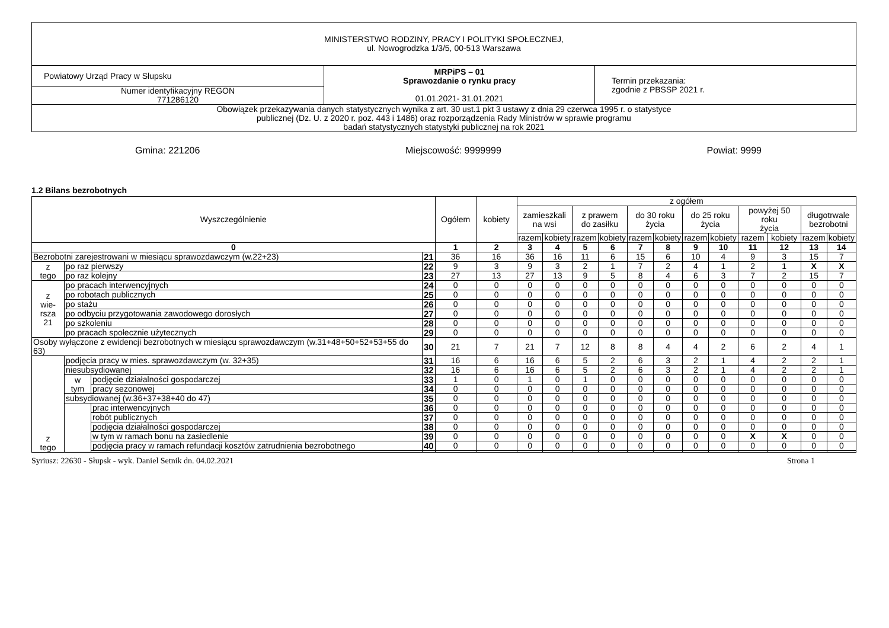| MINISTERSTWO RODZINY, PRACY I POLITYKI SPOŁECZNEJ, ul. Nowogrodzka 1/3/5, 00-513 Warszawa | | |
| Powiatowy Urząd Pracy w Słupsku | MRPiPS – 01 Sprawozdanie o rynku pracy 01.01.2021- 31.01.2021 | Termin przekazania: zgodnie z PBSSP 2021 r. |
| Numer identyfikacyjny REGON 771286120 | | |
| Obowiązek przekazywania danych statystycznych wynika z art. 30 ust.1 pkt 3 ustawy z dnia 29 czerwca 1995 r. o statystyce publicznej (Dz. U. z 2020 r. poz. 443 i 1486) oraz rozporządzenia Rady Ministrów w sprawie programu badań statystycznych statystyki publicznej na rok 2021 | | |
Gmina: 221206 Miejscowość: 9999999 Powiat: 9999
1.2 Bilans bezrobotnych
| Wyszczególnienie | | | | Ogółem | kobiety | z ogółem | | | | | | | | | | | |
| --- | --- | --- | --- | --- | --- | --- | --- | --- | --- | --- | --- | --- | --- | --- | --- | --- | --- |
| | | | | | | zamieszkali na wsi | | z prawem do zasiłku | | do 30 roku życia | | do 25 roku życia | | powyżej 50 roku życia | | długotrwale bezrobotni | |
| | | | | | | razem | kobiety | razem | kobiety | razem | kobiety | razem | kobiety | razem | kobiety | razem | kobiety |
| 0 | | | | 1 | 2 | 3 | 4 | 5 | 6 | 7 | 8 | 9 | 10 | 11 | 12 | 13 | 14 |
| Bezrobotni zarejestrowani w miesiącu sprawozdawczym (w.22+23) | | | 21 | 36 | 16 | 36 | 16 | 11 | 6 | 15 | 6 | 10 | 4 | 9 | 3 | 15 | 7 |
| z tego | po raz pierwszy | | 22 | 9 | 3 | 9 | 3 | 2 | 1 | 7 | 2 | 4 | 1 | 2 | 1 | X | X |
| | po raz kolejny | | 23 | 27 | 13 | 27 | 13 | 9 | 5 | 8 | 4 | 6 | 3 | 7 | 2 | 15 | 7 |
| z wie- rsza 21 | po pracach interwencyjnych | | 24 | 0 | 0 | 0 | 0 | 0 | 0 | 0 | 0 | 0 | 0 | 0 | 0 | 0 | 0 |
| | po robotach publicznych | | 25 | 0 | 0 | 0 | 0 | 0 | 0 | 0 | 0 | 0 | 0 | 0 | 0 | 0 | 0 |
| | po stażu | | 26 | 0 | 0 | 0 | 0 | 0 | 0 | 0 | 0 | 0 | 0 | 0 | 0 | 0 | 0 |
| | po odbyciu przygotowania zawodowego dorosłych | | 27 | 0 | 0 | 0 | 0 | 0 | 0 | 0 | 0 | 0 | 0 | 0 | 0 | 0 | 0 |
| | po szkoleniu | | 28 | 0 | 0 | 0 | 0 | 0 | 0 | 0 | 0 | 0 | 0 | 0 | 0 | 0 | 0 |
| | po pracach społecznie użytecznych | | 29 | 0 | 0 | 0 | 0 | 0 | 0 | 0 | 0 | 0 | 0 | 0 | 0 | 0 | 0 |
| Osoby wyłączone z ewidencji bezrobotnych w miesiącu sprawozdawczym (w.31+48+50+52+53+55 do 63) | | | 30 | 21 | 7 | 21 | 7 | 12 | 8 | 8 | 4 | 4 | 2 | 6 | 2 | 4 | 1 |
| z tego | podjęcia pracy w mies. sprawozdawczym (w. 32+35) | | 31 | 16 | 6 | 16 | 6 | 5 | 2 | 6 | 3 | 2 | 1 | 4 | 2 | 2 | 1 |
| | niesubsydiowanej | | 32 | 16 | 6 | 16 | 6 | 5 | 2 | 6 | 3 | 2 | 1 | 4 | 2 | 2 | 1 |
| | w tym | podjęcie działalności gospodarczej | 33 | 1 | 0 | 1 | 0 | 1 | 0 | 0 | 0 | 0 | 0 | 0 | 0 | 0 | 0 |
| | | pracy sezonowej | 34 | 0 | 0 | 0 | 0 | 0 | 0 | 0 | 0 | 0 | 0 | 0 | 0 | 0 | 0 |
| | subsydiowanej (w.36+37+38+40 do 47) | | 35 | 0 | 0 | 0 | 0 | 0 | 0 | 0 | 0 | 0 | 0 | 0 | 0 | 0 | 0 |
| | | prac interwencyjnych | 36 | 0 | 0 | 0 | 0 | 0 | 0 | 0 | 0 | 0 | 0 | 0 | 0 | 0 | 0 |
| | | robót publicznych | 37 | 0 | 0 | 0 | 0 | 0 | 0 | 0 | 0 | 0 | 0 | 0 | 0 | 0 | 0 |
| | | podjęcia działalności gospodarczej | 38 | 0 | 0 | 0 | 0 | 0 | 0 | 0 | 0 | 0 | 0 | 0 | 0 | 0 | 0 |
| | | w tym w ramach bonu na zasiedlenie | 39 | 0 | 0 | 0 | 0 | 0 | 0 | 0 | 0 | 0 | 0 | X | X | 0 | 0 |
| | | podjęcia pracy w ramach refundacji kosztów zatrudnienia bezrobotnego | 40 | 0 | 0 | 0 | 0 | 0 | 0 | 0 | 0 | 0 | 0 | 0 | 0 | 0 | 0 |
Syriusz: 22630 - Słupsk - wyk. Daniel Setnik dn. 04.02.2021 Strona 1